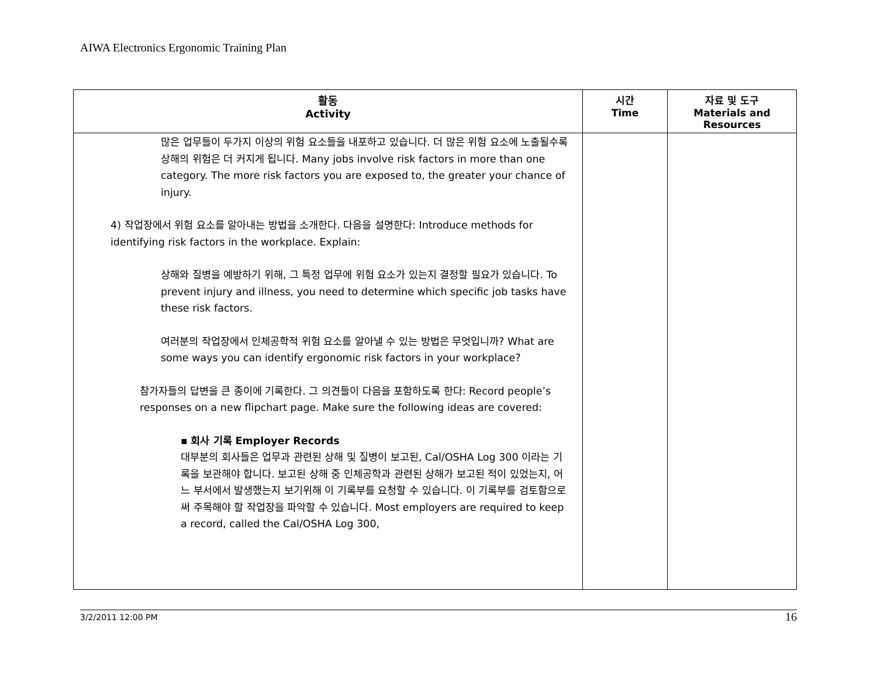AIWA Electronics Ergonomic Training Plan
| 활동 Activity | 시간 Time | 자료 및 도구 Materials and Resources |
| --- | --- | --- |
| 많은 업무들이 두가지 이상의 위험 요소들을 내포하고 있습니다. 더 많은 위험 요소에 노출될수록 상해의 위험은 더 커지게 됩니다. Many jobs involve risk factors in more than one category. The more risk factors you are exposed to, the greater your chance of injury. 4) 작업장에서 위험 요소를 알아내는 방법을 소개한다. 다음을 설명한다: Introduce methods for identifying risk factors in the workplace. Explain: 상해와 질병을 예방하기 위해, 그 특정 업무에 위험 요소가 있는지 결정할 필요가 있습니다. To prevent injury and illness, you need to determine which specific job tasks have these risk factors. 여러분의 작업장에서 인체공학적 위험 요소를 알아낼 수 있는 방법은 무엇입니까? What are some ways you can identify ergonomic risk factors in your workplace? 참가자들의 답변을 큰 종이에 기록한다. 그 의견들이 다음을 포함하도록 한다: Record people’s responses on a new flipchart page. Make sure the following ideas are covered: ▪ 회사 기록 Employer Records 대부분의 회사들은 업무과 관련된 상해 및 질병이 보고된, Cal/OSHA Log 300 이라는 기록을 보관해야 합니다. 보고된 상해 중 인체공학과 관련된 상해가 보고된 적이 있었는지, 어느 부서에서 발생했는지 보기위해 이 기록부를 요청할 수 있습니다. 이 기록부를 검토함으로써 주목해야 할 작업장을 파악할 수 있습니다. Most employers are required to keep a record, called the Cal/OSHA Log 300, | | |
3/2/2011 12:00 PM 16